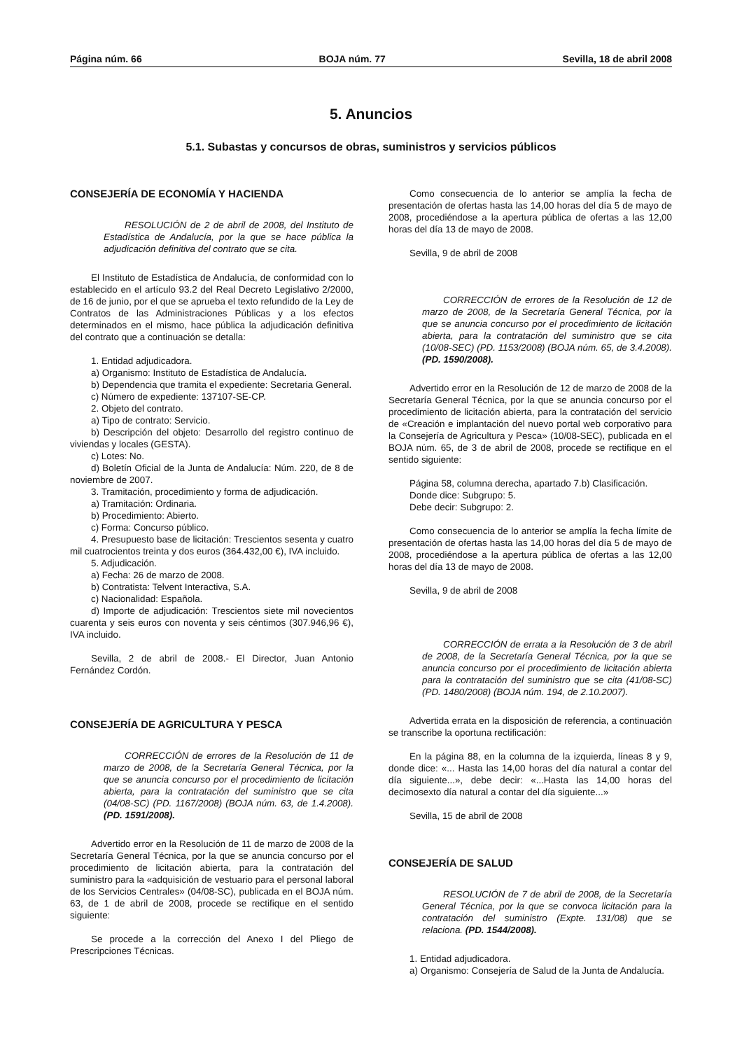Página núm. 66 BOJA núm. 77 Sevilla, 18 de abril 2008
5. Anuncios
5.1. Subastas y concursos de obras, suministros y servicios públicos
CONSEJERÍA DE ECONOMÍA Y HACIENDA
RESOLUCIÓN de 2 de abril de 2008, del Instituto de Estadística de Andalucía, por la que se hace pública la adjudicación definitiva del contrato que se cita.
El Instituto de Estadística de Andalucía, de conformidad con lo establecido en el artículo 93.2 del Real Decreto Legislativo 2/2000, de 16 de junio, por el que se aprueba el texto refundido de la Ley de Contratos de las Administraciones Públicas y a los efectos determinados en el mismo, hace pública la adjudicación definitiva del contrato que a continuación se detalla:
1. Entidad adjudicadora.
a) Organismo: Instituto de Estadística de Andalucía.
b) Dependencia que tramita el expediente: Secretaria General.
c) Número de expediente: 137107-SE-CP.
2. Objeto del contrato.
a) Tipo de contrato: Servicio.
b) Descripción del objeto: Desarrollo del registro continuo de viviendas y locales (GESTA).
c) Lotes: No.
d) Boletín Oficial de la Junta de Andalucía: Núm. 220, de 8 de noviembre de 2007.
3. Tramitación, procedimiento y forma de adjudicación.
a) Tramitación: Ordinaria.
b) Procedimiento: Abierto.
c) Forma: Concurso público.
4. Presupuesto base de licitación: Trescientos sesenta y cuatro mil cuatrocientos treinta y dos euros (364.432,00 €), IVA incluido.
5. Adjudicación.
a) Fecha: 26 de marzo de 2008.
b) Contratista: Telvent Interactiva, S.A.
c) Nacionalidad: Española.
d) Importe de adjudicación: Trescientos siete mil novecientos cuarenta y seis euros con noventa y seis céntimos (307.946,96 €), IVA incluido.
Sevilla, 2 de abril de 2008.- El Director, Juan Antonio Fernández Cordón.
CONSEJERÍA DE AGRICULTURA Y PESCA
CORRECCIÓN de errores de la Resolución de 11 de marzo de 2008, de la Secretaría General Técnica, por la que se anuncia concurso por el procedimiento de licitación abierta, para la contratación del suministro que se cita (04/08-SC) (PD. 1167/2008) (BOJA núm. 63, de 1.4.2008). (PD. 1591/2008).
Advertido error en la Resolución de 11 de marzo de 2008 de la Secretaría General Técnica, por la que se anuncia concurso por el procedimiento de licitación abierta, para la contratación del suministro para la «adquisición de vestuario para el personal laboral de los Servicios Centrales» (04/08-SC), publicada en el BOJA núm. 63, de 1 de abril de 2008, procede se rectifique en el sentido siguiente:
Se procede a la corrección del Anexo I del Pliego de Prescripciones Técnicas.
Como consecuencia de lo anterior se amplía la fecha de presentación de ofertas hasta las 14,00 horas del día 5 de mayo de 2008, procediéndose a la apertura pública de ofertas a las 12,00 horas del día 13 de mayo de 2008.
Sevilla, 9 de abril de 2008
CORRECCIÓN de errores de la Resolución de 12 de marzo de 2008, de la Secretaría General Técnica, por la que se anuncia concurso por el procedimiento de licitación abierta, para la contratación del suministro que se cita (10/08-SEC) (PD. 1153/2008) (BOJA núm. 65, de 3.4.2008). (PD. 1590/2008).
Advertido error en la Resolución de 12 de marzo de 2008 de la Secretaría General Técnica, por la que se anuncia concurso por el procedimiento de licitación abierta, para la contratación del servicio de «Creación e implantación del nuevo portal web corporativo para la Consejería de Agricultura y Pesca» (10/08-SEC), publicada en el BOJA núm. 65, de 3 de abril de 2008, procede se rectifique en el sentido siguiente:
Página 58, columna derecha, apartado 7.b) Clasificación.
Donde dice: Subgrupo: 5.
Debe decir: Subgrupo: 2.
Como consecuencia de lo anterior se amplía la fecha límite de presentación de ofertas hasta las 14,00 horas del día 5 de mayo de 2008, procediéndose a la apertura pública de ofertas a las 12,00 horas del día 13 de mayo de 2008.
Sevilla, 9 de abril de 2008
CORRECCIÓN de errata a la Resolución de 3 de abril de 2008, de la Secretaría General Técnica, por la que se anuncia concurso por el procedimiento de licitación abierta para la contratación del suministro que se cita (41/08-SC) (PD. 1480/2008) (BOJA núm. 194, de 2.10.2007).
Advertida errata en la disposición de referencia, a continuación se transcribe la oportuna rectificación:
En la página 88, en la columna de la izquierda, líneas 8 y 9, donde dice: «... Hasta las 14,00 horas del día natural a contar del día siguiente...», debe decir: «...Hasta las 14,00 horas del decimosexto día natural a contar del día siguiente...»
Sevilla, 15 de abril de 2008
CONSEJERÍA DE SALUD
RESOLUCIÓN de 7 de abril de 2008, de la Secretaría General Técnica, por la que se convoca licitación para la contratación del suministro (Expte. 131/08) que se relaciona. (PD. 1544/2008).
1. Entidad adjudicadora.
a) Organismo: Consejería de Salud de la Junta de Andalucía.